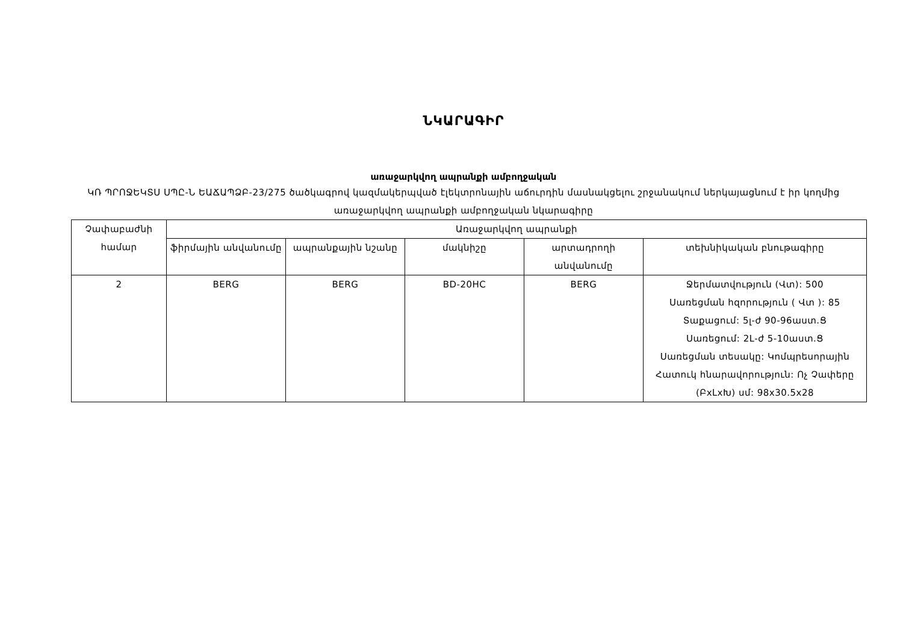ՆԿԱՐԱԳԻՐ
առաջարկվող ապրանքի ամբողջական
ԿՌ ՊՐՈՋԵԿՏՍ ՍՊԸ-Ն ԵԱՃԱՊՁԲ-23/275 ծածկագրով կազմակերպված էլեկտրոնային աճուրդին մասնակցելու շրջանակում ներկայացնում է իր կողմից առաջարկվող ապրանքի ամբողջական նկարագիրը
| Չափաբաժնի համար | Առաջարկվող ապրանքի | | | | |
| --- | --- | --- | --- | --- | --- |
| | ֆիրմային անվանումը | ապրանքային նշանը | մակնիշը | արտադրողի անվանումը | տեխնիկական բնութագիրը |
| 2 | BERG | BERG | BD-20HC | BERG | Ջերմատվություն (Վտ): 500 Սառեցման հզորություն ( Վտ ): 85 Տաքացում: 5լ-ժ 90-96աստ.Ց Սառեցում: 2Լ-ժ 5-10աստ.Ց Սառեցման տեսակը: Կոմպրեսորային Հատուկ հնարավորություն: Ոչ Չափերը (ԲxԼxԽ) սմ: 98x30.5x28 |